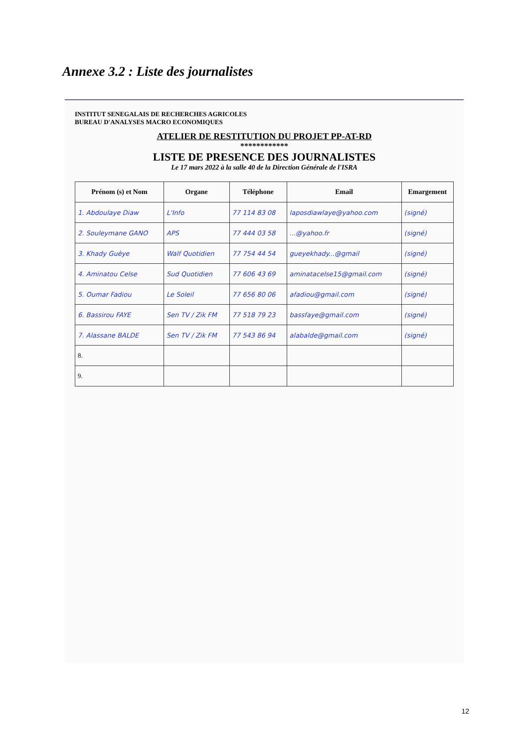Annexe 3.2 : Liste des journalistes
INSTITUT SENEGALAIS DE RECHERCHES AGRICOLES
BUREAU D'ANALYSES MACRO ECONOMIQUES
ATELIER DE RESTITUTION DU PROJET PP-AT-RD
************
LISTE DE PRESENCE DES JOURNALISTES
Le 17 mars 2022 à la salle 40 de la Direction Générale de l'ISRA
| Prénom (s) et Nom | Organe | Téléphone | Email | Emargement |
| --- | --- | --- | --- | --- |
| 1. Abdoulaye Diaw | L'Info | 77 114 83 08 | laposdiawlaye@yahoo.com | (signé) |
| 2. Souleymane GANO | APS | 77 444 03 58 | ...@yahoo.fr | (signé) |
| 3. Khady Guèye | Walf Quotidien | 77 754 44 54 | gueyekhady...@gmail | (signé) |
| 4. Aminatou Celse | Sud Quotidien | 77 606 43 69 | aminatacelse15@gmail.com | (signé) |
| 5. Oumar Fadiou | Le Soleil | 77 656 80 06 | afadiou@gmail.com | (signé) |
| 6. Bassirou FAYE | Sen TV / Zik FM | 77 518 79 23 | bassfaye@gmail.com | (signé) |
| 7. Alassane BALDE | Sen TV / Zik FM | 77 543 86 94 | alabalde@gmail.com | (signé) |
| 8. | | | | |
| 9. | | | | |
12